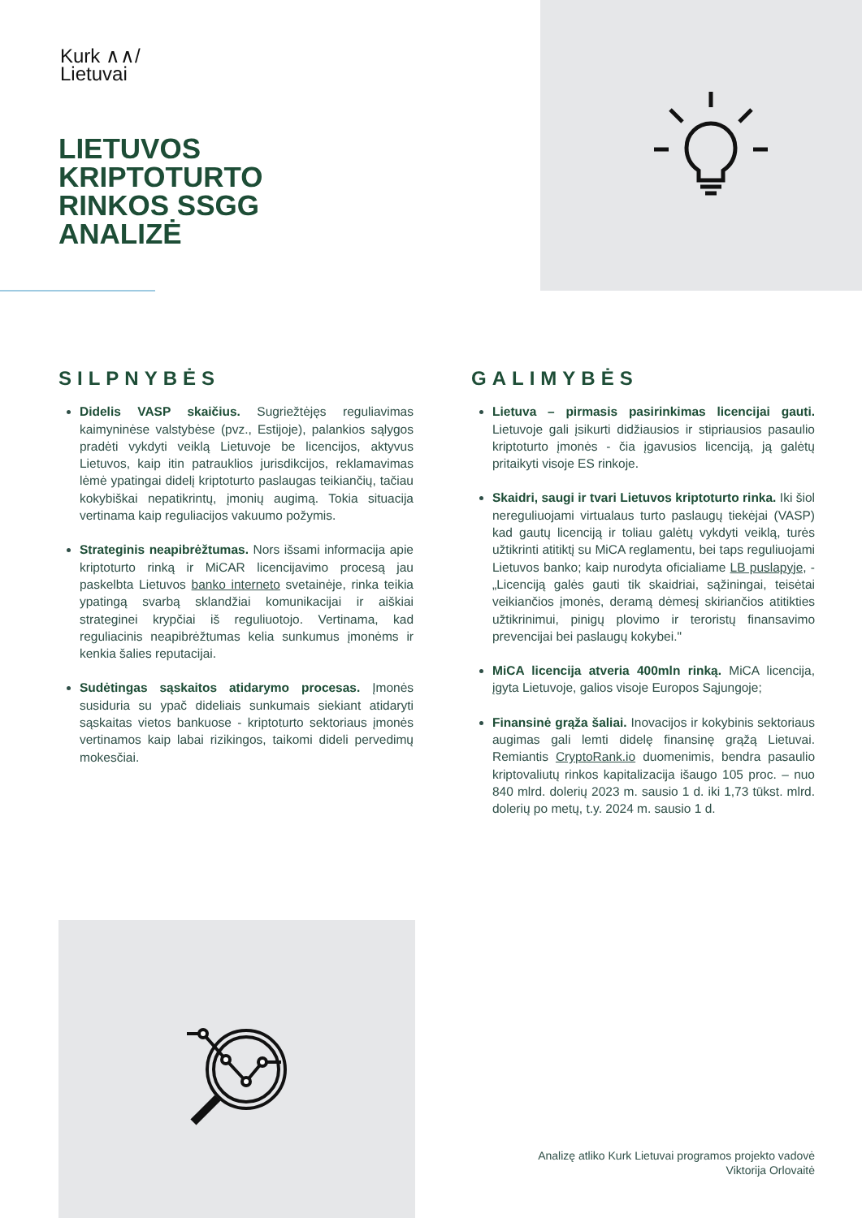Kurk ∧∧/
Lietuvai
LIETUVOS
KRIPTOTURTO
RINKOS SSGG
ANALIZĖ
SILPNYBĖS
Didelis VASP skaičius. Sugriežtėjęs reguliavimas kaimyninėse valstybėse (pvz., Estijoje), palankios sąlygos pradėti vykdyti veiklą Lietuvoje be licencijos, aktyvus Lietuvos, kaip itin patrauklios jurisdikcijos, reklamavimas lėmė ypatingai didelį kriptoturto paslaugas teikiančių, tačiau kokybiškai nepatikrintų, įmonių augimą. Tokia situacija vertinama kaip reguliacijos vakuumo požymis.
Strateginis neapibrėžtumas. Nors išsami informacija apie kriptoturto rinką ir MiCAR licencijavimo procesą jau paskelbta Lietuvos banko interneto svetainėje, rinka teikia ypatingą svarbą sklandžiai komunikacijai ir aiškiai strateginei krypčiai iš reguliuotojo. Vertinama, kad reguliacinis neapibrėžtumas kelia sunkumus įmonėms ir kenkia šalies reputacijai.
Sudėtingas sąskaitos atidarymo procesas. Įmonės susiduria su ypač dideliais sunkumais siekiant atidaryti sąskaitas vietos bankuose - kriptoturto sektoriaus įmonės vertinamos kaip labai rizikingos, taikomi dideli pervedimų mokesčiai.
GALIMYBĖS
Lietuva – pirmasis pasirinkimas licencijai gauti. Lietuvoje gali įsikurti didžiausios ir stipriausios pasaulio kriptoturto įmonės - čia įgavusios licenciją, ją galėtų pritaikyti visoje ES rinkoje.
Skaidri, saugi ir tvari Lietuvos kriptoturto rinka. Iki šiol nereguliuojami virtualaus turto paslaugų tiekėjai (VASP) kad gautų licenciją ir toliau galėtų vykdyti veiklą, turės užtikrinti atitiktį su MiCA reglamentu, bei taps reguliuojami Lietuvos banko; kaip nurodyta oficialiame LB puslapyje, - „Licenciją galės gauti tik skaidriai, sąžiningai, teisėtai veikiančios įmonės, deramą dėmesį skiriančios atitikties užtikrinimui, pinigų plovimo ir teroristų finansavimo prevencijai bei paslaugų kokybei."
MiCA licencija atveria 400mln rinką. MiCA licencija, įgyta Lietuvoje, galios visoje Europos Sąjungoje;
Finansinė grąža šaliai. Inovacijos ir kokybinis sektoriaus augimas gali lemti didelę finansinę grąžą Lietuvai. Remiantis CryptoRank.io duomenimis, bendra pasaulio kriptovaliutų rinkos kapitalizacija išaugo 105 proc. – nuo 840 mlrd. dolerių 2023 m. sausio 1 d. iki 1,73 tūkst. mlrd. dolerių po metų, t.y. 2024 m. sausio 1 d.
Analizę atliko Kurk Lietuvai programos projekto vadovė
Viktorija Orlovaitė